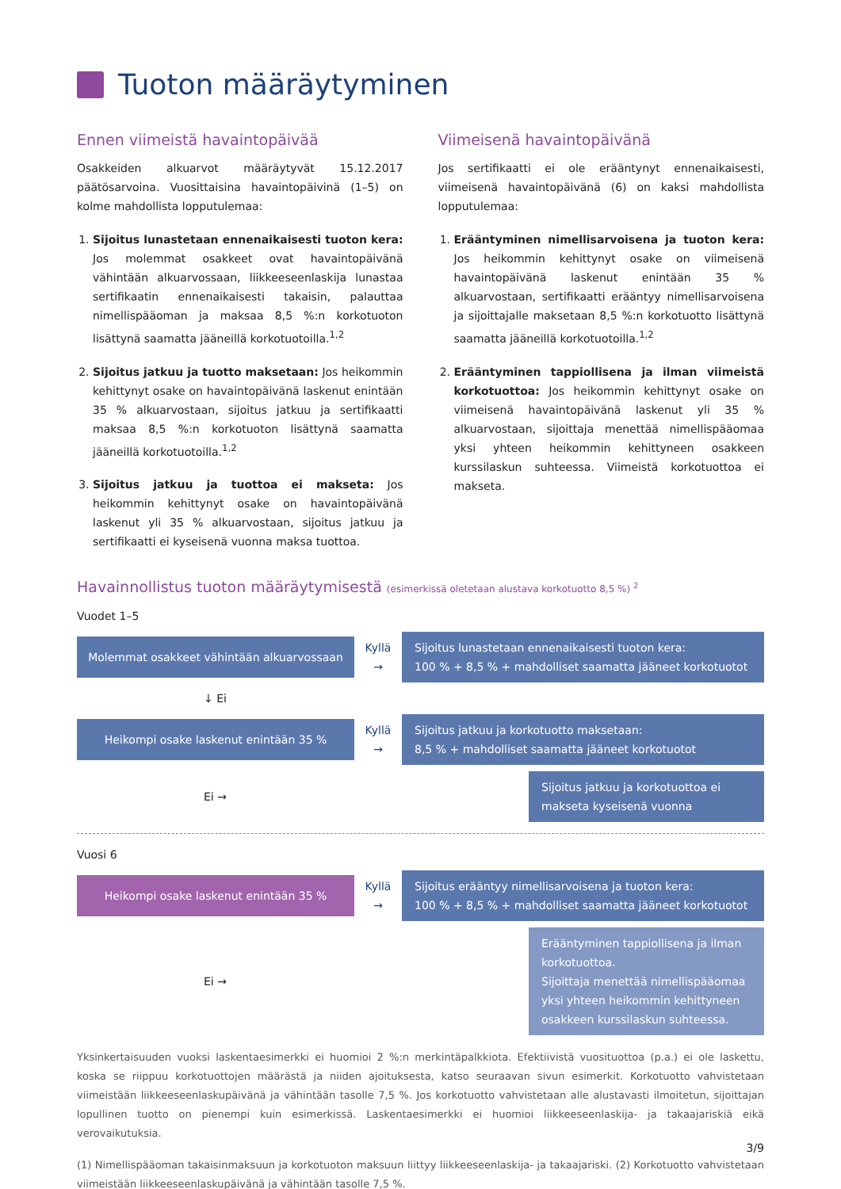Tuoton määräytyminen
Ennen viimeistä havaintopäivää
Osakkeiden alkuarvot määräytyvät 15.12.2017 päätösarvoina. Vuosittaisina havaintopäivinä (1–5) on kolme mahdollista lopputulemaa:
1. Sijoitus lunastetaan ennenaikaisesti tuoton kera: Jos molemmat osakkeet ovat havaintopäivänä vähintään alkuarvossaan, liikkeeseenlaskija lunastaa sertifikaatin ennenaikaisesti takaisin, palauttaa nimellispääoman ja maksaa 8,5 %:n korkotuoton lisättynä saamatta jääneillä korkotuotoilla.<sup>1,2</sup>
2. Sijoitus jatkuu ja tuotto maksetaan: Jos heikommin kehittynyt osake on havaintopäivänä laskenut enintään 35 % alkuarvostaan, sijoitus jatkuu ja sertifikaatti maksaa 8,5 %:n korkotuoton lisättynä saamatta jääneillä korkotuotoilla.<sup>1,2</sup>
3. Sijoitus jatkuu ja tuottoa ei makseta: Jos heikommin kehittynyt osake on havaintopäivänä laskenut yli 35 % alkuarvostaan, sijoitus jatkuu ja sertifikaatti ei kyseisenä vuonna maksa tuottoa.
Viimeisenä havaintopäivänä
Jos sertifikaatti ei ole erääntynyt ennenaikaisesti, viimeisenä havaintopäivänä (6) on kaksi mahdollista lopputulemaa:
1. Erääntyminen nimellisarvoisena ja tuoton kera: Jos heikommin kehittynyt osake on viimeisenä havaintopäivänä laskenut enintään 35 % alkuarvostaan, sertifikaatti erääntyy nimellisarvoisena ja sijoittajalle maksetaan 8,5 %:n korkotuotto lisättynä saamatta jääneillä korkotuotoilla.<sup>1,2</sup>
2. Erääntyminen tappiollisena ja ilman viimeistä korkotuottoa: Jos heikommin kehittynyt osake on viimeisenä havaintopäivänä laskenut yli 35 % alkuarvostaan, sijoittaja menettää nimellispääomaa yksi yhteen heikommin kehittyneen osakkeen kurssilaskun suhteessa. Viimeistä korkotuottoa ei makseta.
Havainnollistus tuoton määräytymisestä (esimerkissä oletetaan alustava korkotuotto 8,5 %) <sup>2</sup>
Vuodet 1–5
Molemmat osakkeet vähintään alkuarvossaan
Kyllä
→
Sijoitus lunastetaan ennenaikaisesti tuoton kera:
100 % + 8,5 % + mahdolliset saamatta jääneet korkotuotot
↓ Ei
Heikompi osake laskenut enintään 35 %
Kyllä
→
Sijoitus jatkuu ja korkotuotto maksetaan:
8,5 % + mahdolliset saamatta jääneet korkotuotot
Ei →
Sijoitus jatkuu ja korkotuottoa ei makseta kyseisenä vuonna
Vuosi 6
Heikompi osake laskenut enintään 35 %
Kyllä
→
Sijoitus erääntyy nimellisarvoisena ja tuoton kera:
100 % + 8,5 % + mahdolliset saamatta jääneet korkotuotot
Ei →
Erääntyminen tappiollisena ja ilman korkotuottoa.
Sijoittaja menettää nimellispääomaa yksi yhteen heikommin kehittyneen osakkeen kurssilaskun suhteessa.
Yksinkertaisuuden vuoksi laskentaesimerkki ei huomioi 2 %:n merkintäpalkkiota. Efektiivistä vuosituottoa (p.a.) ei ole laskettu, koska se riippuu korkotuottojen määrästä ja niiden ajoituksesta, katso seuraavan sivun esimerkit. Korkotuotto vahvistetaan viimeistään liikkeeseenlaskupäivänä ja vähintään tasolle 7,5 %. Jos korkotuotto vahvistetaan alle alustavasti ilmoitetun, sijoittajan lopullinen tuotto on pienempi kuin esimerkissä. Laskentaesimerkki ei huomioi liikkeeseenlaskija- ja takaajariskiä eikä verovaikutuksia.
(1) Nimellispääoman takaisinmaksuun ja korkotuoton maksuun liittyy liikkeeseenlaskija- ja takaajariski. (2) Korkotuotto vahvistetaan viimeistään liikkeeseenlaskupäivänä ja vähintään tasolle 7,5 %.
3/9